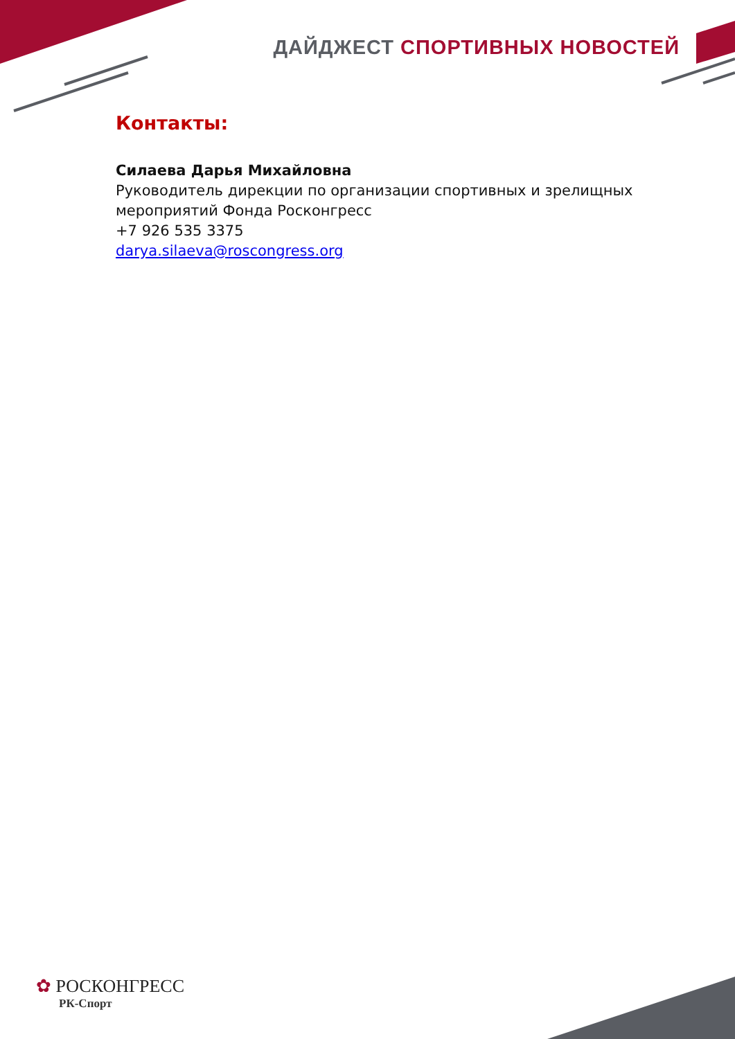ДАЙДЖЕСТ СПОРТИВНЫХ НОВОСТЕЙ
Контакты:
Силаева Дарья Михайловна
Руководитель дирекции по организации спортивных и зрелищных мероприятий Фонда Росконгресс
+7 926 535 3375
darya.silaeva@roscongress.org
✿ РОСКОНГРЕСС
РК-Спорт